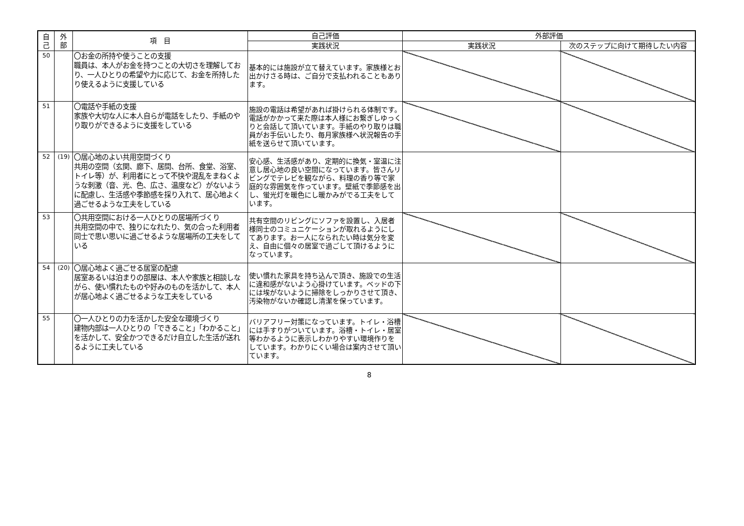| 自 己 | 外 部 | 項 目 | 自己評価 | 外部評価 | |
| --- | --- | --- | --- | --- | --- |
| | | | 実践状況 | 実践状況 | 次のステップに向けて期待したい内容 |
| 50 | | 〇お金の所持や使うことの支援 職員は、本人がお金を持つことの大切さを理解しており、一人ひとりの希望や力に応じて、お金を所持したり使えるように支援している | 基本的には施設が立て替えています。家族様とお出かけさる時は、ご自分で支払われることもあります。 | | |
| 51 | | 〇電話や手紙の支援 家族や大切な人に本人自らが電話をしたり、手紙のやり取りができるように支援をしている | 施設の電話は希望があれば掛けられる体制です。電話がかかって来た際は本人様にお繋ぎしゆっくりと会話して頂いています。手紙のやり取りは職員がお手伝いしたり、毎月家族様へ状況報告の手紙を送らせて頂いています。 | | |
| 52 | (19) | 〇居心地のよい共用空間づくり 共用の空間（玄関、廊下、居間、台所、食堂、浴室、トイレ等）が、利用者にとって不快や混乱をまねくような刺激（音、光、色、広さ、温度など）がないように配慮し、生活感や季節感を採り入れて、居心地よく過ごせるような工夫をしている | 安心感、生活感があり、定期的に換気・室温に注意し居心地の良い空間になっています。皆さんリビングでテレビを観ながら、料理の香り等で家庭的な雰囲気を作っています。壁紙で季節感を出し、蛍光灯を暖色にし暖かみがでる工夫をしています。 | | |
| 53 | | 〇共用空間における一人ひとりの居場所づくり 共用空間の中で、独りになれたり、気の合った利用者同士で思い思いに過ごせるような居場所の工夫をしている | 共有空間のリビングにソファを設置し、入居者様同士のコミュニケーションが取れるようにしてあります。お一人になられたい時は気分を変え、自由に個々の居室で過ごして頂けるようになっています。 | | |
| 54 | (20) | 〇居心地よく過ごせる居室の配慮 居室あるいは泊まりの部屋は、本人や家族と相談しながら、使い慣れたものや好みのものを活かして、本人が居心地よく過ごせるような工夫をしている | 使い慣れた家具を持ち込んで頂き、施設での生活に違和感がないよう心掛けています。ベッドの下には埃がないように掃除をしっかりさせて頂き、汚染物がないか確認し清潔を保っています。 | | |
| 55 | | 〇一人ひとりの力を活かした安全な環境づくり 建物内部は一人ひとりの「できること」「わかること」を活かして、安全かつできるだけ自立した生活が送れるように工夫している | バリアフリー対策になっています。トイレ・浴槽には手すりがついています。浴槽・トイレ・居室等わかるように表示しわかりやすい環境作りをしています。わかりにくい場合は案内させて頂いています。 | | |
8